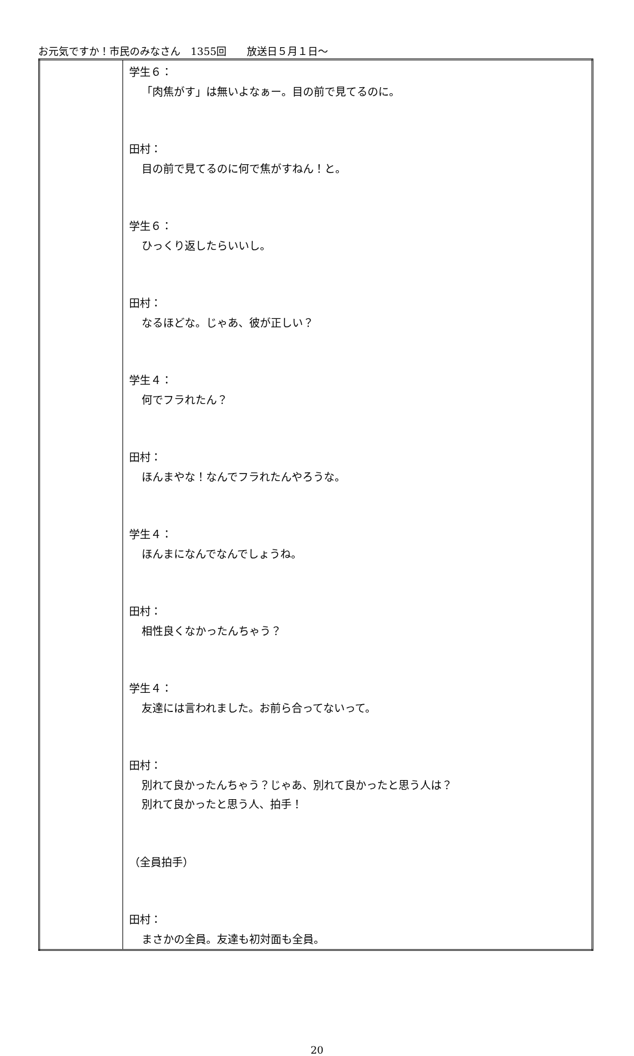お元気ですか！市民のみなさん　1355回　　放送日５月１日～
| | 学生６： 「肉焦がす」は無いよなぁー。目の前で見てるのに。 田村： 目の前で見てるのに何で焦がすねん！と。 学生６： ひっくり返したらいいし。 田村： なるほどな。じゃあ、彼が正しい？ 学生４： 何でフラれたん？ 田村： ほんまやな！なんでフラれたんやろうな。 学生４： ほんまになんでなんでしょうね。 田村： 相性良くなかったんちゃう？ 学生４： 友達には言われました。お前ら合ってないって。 田村： 別れて良かったんちゃう？じゃあ、別れて良かったと思う人は？ 別れて良かったと思う人、拍手！ （全員拍手） 田村： まさかの全員。友達も初対面も全員。 |
20